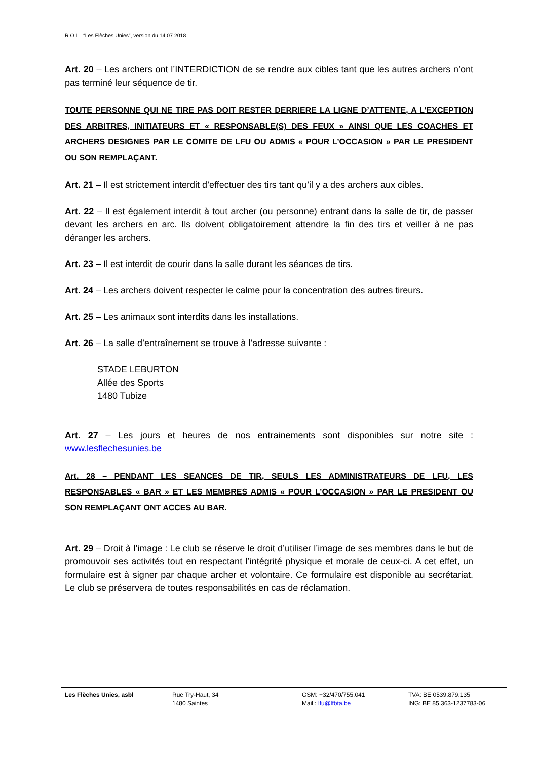R.O.I. “Les Flèches Unies”, version du 14.07.2018
Art. 20 – Les archers ont l’INTERDICTION de se rendre aux cibles tant que les autres archers n’ont pas terminé leur séquence de tir.
TOUTE PERSONNE QUI NE TIRE PAS DOIT RESTER DERRIERE LA LIGNE D’ATTENTE, A L’EXCEPTION DES ARBITRES, INITIATEURS ET « RESPONSABLE(S) DES FEUX » AINSI QUE LES COACHES ET ARCHERS DESIGNES PAR LE COMITE DE LFU OU ADMIS « POUR L’OCCASION » PAR LE PRESIDENT OU SON REMPLAÇANT.
Art. 21 – Il est strictement interdit d’effectuer des tirs tant qu’il y a des archers aux cibles.
Art. 22 – Il est également interdit à tout archer (ou personne) entrant dans la salle de tir, de passer devant les archers en arc. Ils doivent obligatoirement attendre la fin des tirs et veiller à ne pas déranger les archers.
Art. 23 – Il est interdit de courir dans la salle durant les séances de tirs.
Art. 24 – Les archers doivent respecter le calme pour la concentration des autres tireurs.
Art. 25 – Les animaux sont interdits dans les installations.
Art. 26 – La salle d’entraînement se trouve à l’adresse suivante :
STADE LEBURTON
Allée des Sports
1480 Tubize
Art. 27 – Les jours et heures de nos entrainements sont disponibles sur notre site : www.lesflechesunies.be
Art. 28 – PENDANT LES SEANCES DE TIR, SEULS LES ADMINISTRATEURS DE LFU, LES RESPONSABLES « BAR » ET LES MEMBRES ADMIS « POUR L’OCCASION » PAR LE PRESIDENT OU SON REMPLAÇANT ONT ACCES AU BAR.
Art. 29 – Droit à l’image : Le club se réserve le droit d’utiliser l’image de ses membres dans le but de promouvoir ses activités tout en respectant l’intégrité physique et morale de ceux-ci. A cet effet, un formulaire est à signer par chaque archer et volontaire. Ce formulaire est disponible au secrétariat. Le club se préservera de toutes responsabilités en cas de réclamation.
Les Flèches Unies, asbl Rue Try-Haut, 34
1480 Saintes
GSM: +32/470/755.041
Mail : lfu@lfbta.be
TVA: BE 0539.879.135
ING: BE 85.363-1237783-06